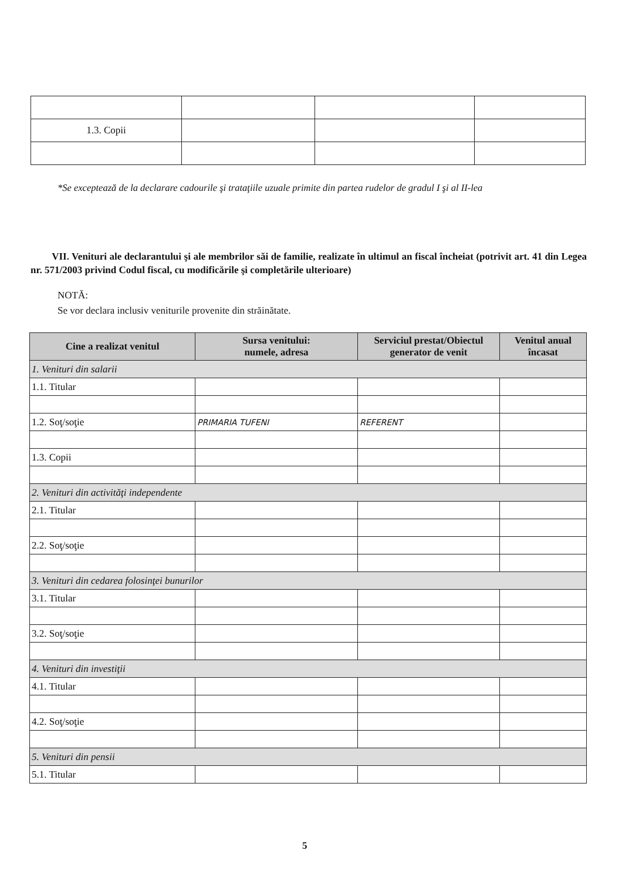| 1.3. Copii | | | |
*Se exceptează de la declarare cadourile şi trataţiile uzuale primite din partea rudelor de gradul I şi al II-lea
VII. Venituri ale declarantului şi ale membrilor săi de familie, realizate în ultimul an fiscal încheiat (potrivit art. 41 din Legea nr. 571/2003 privind Codul fiscal, cu modificările şi completările ulterioare)
NOTĂ:
Se vor declara inclusiv veniturile provenite din străinătate.
| Cine a realizat venitul | Sursa venitului: numele, adresa | Serviciul prestat/Obiectul generator de venit | Venitul anual încasat |
| --- | --- | --- | --- |
| 1. Venituri din salarii | | | |
| 1.1. Titular | | | |
| 1.2. Soţ/soţie | PRIMARIA TUFENI | REFERENT | |
| 1.3. Copii | | | |
| 2. Venituri din activităţi independente | | | |
| 2.1. Titular | | | |
| 2.2. Soţ/soţie | | | |
| 3. Venituri din cedarea folosinţei bunurilor | | | |
| 3.1. Titular | | | |
| 3.2. Soţ/soţie | | | |
| 4. Venituri din investiţii | | | |
| 4.1. Titular | | | |
| 4.2. Soţ/soţie | | | |
| 5. Venituri din pensii | | | |
| 5.1. Titular | | | |
5